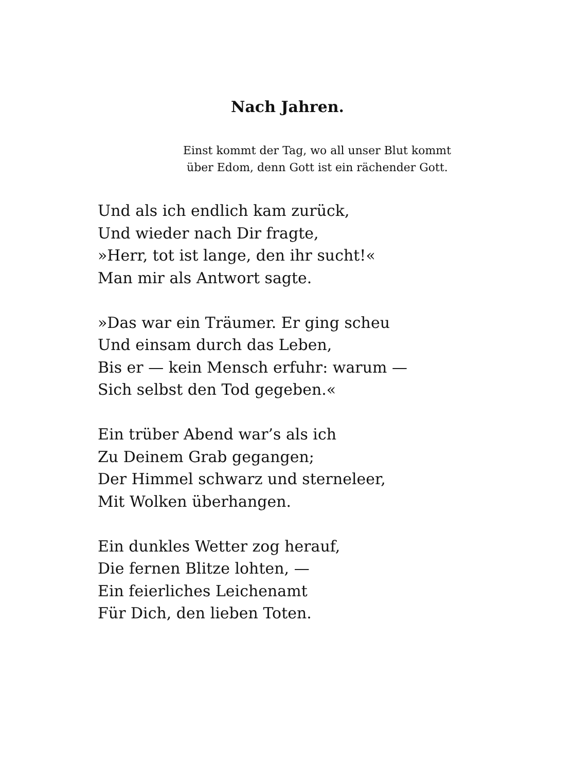Nach Jahren.
Einst kommt der Tag, wo all unser Blut kommt
über Edom, denn Gott ist ein rächender Gott.
Und als ich endlich kam zurück,
Und wieder nach Dir fragte,
»Herr, tot ist lange, den ihr sucht!«
Man mir als Antwort sagte.
»Das war ein Träumer. Er ging scheu
Und einsam durch das Leben,
Bis er — kein Mensch erfuhr: warum —
Sich selbst den Tod gegeben.«
Ein trüber Abend war’s als ich
Zu Deinem Grab gegangen;
Der Himmel schwarz und sterneleer,
Mit Wolken überhangen.
Ein dunkles Wetter zog herauf,
Die fernen Blitze lohten, —
Ein feierliches Leichenamt
Für Dich, den lieben Toten.